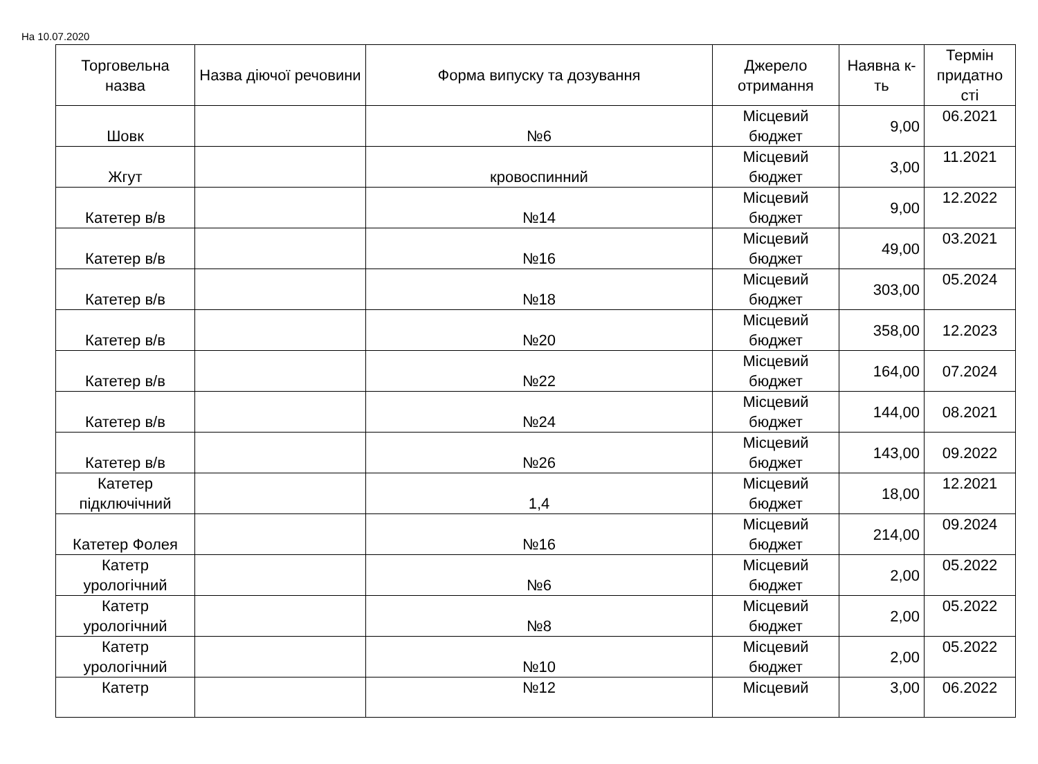На 10.07.2020
| Торговельна назва | Назва діючої речовини | Форма випуску та дозування | Джерело отримання | Наявна к-ть | Термін придатно сті |
| --- | --- | --- | --- | --- | --- |
| Шовк | | №6 | Місцевий бюджет | 9,00 | 06.2021 |
| Жгут | | кровоспинний | Місцевий бюджет | 3,00 | 11.2021 |
| Катетер в/в | | №14 | Місцевий бюджет | 9,00 | 12.2022 |
| Катетер в/в | | №16 | Місцевий бюджет | 49,00 | 03.2021 |
| Катетер в/в | | №18 | Місцевий бюджет | 303,00 | 05.2024 |
| Катетер в/в | | №20 | Місцевий бюджет | 358,00 | 12.2023 |
| Катетер в/в | | №22 | Місцевий бюджет | 164,00 | 07.2024 |
| Катетер в/в | | №24 | Місцевий бюджет | 144,00 | 08.2021 |
| Катетер в/в | | №26 | Місцевий бюджет | 143,00 | 09.2022 |
| Катетер підключічний | | 1,4 | Місцевий бюджет | 18,00 | 12.2021 |
| Катетер Фолея | | №16 | Місцевий бюджет | 214,00 | 09.2024 |
| Катетр урологічний | | №6 | Місцевий бюджет | 2,00 | 05.2022 |
| Катетр урологічний | | №8 | Місцевий бюджет | 2,00 | 05.2022 |
| Катетр урологічний | | №10 | Місцевий бюджет | 2,00 | 05.2022 |
| Катетр | | №12 | Місцевий | 3,00 | 06.2022 |